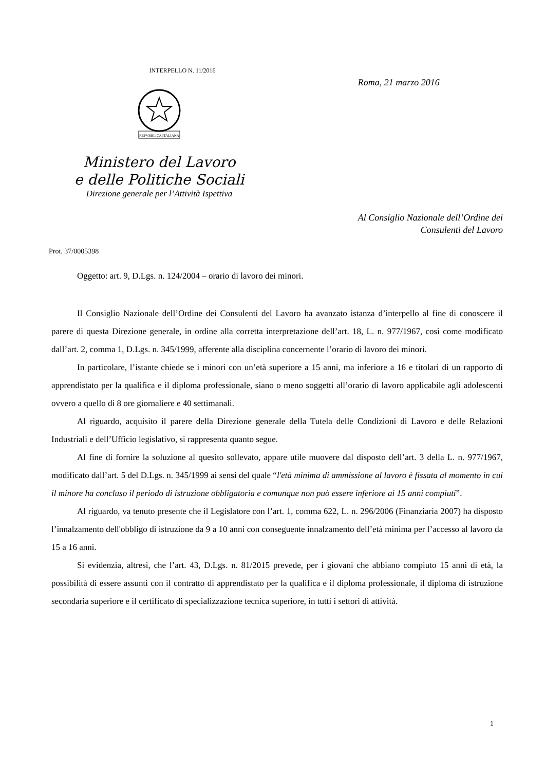INTERPELLO N. 11/2016
REPVBBLICA ITALIANA
Ministero del Lavoro
e delle Politiche Sociali
Direzione generale per l’Attività Ispettiva
Roma, 21 marzo 2016
Al Consiglio Nazionale dell’Ordine dei
Consulenti del Lavoro
Prot. 37/0005398
Oggetto: art. 9, D.Lgs. n. 124/2004 – orario di lavoro dei minori.
Il Consiglio Nazionale dell’Ordine dei Consulenti del Lavoro ha avanzato istanza d’interpello al fine di conoscere il parere di questa Direzione generale, in ordine alla corretta interpretazione dell’art. 18, L. n. 977/1967, così come modificato dall’art. 2, comma 1, D.Lgs. n. 345/1999, afferente alla disciplina concernente l’orario di lavoro dei minori.
In particolare, l’istante chiede se i minori con un’età superiore a 15 anni, ma inferiore a 16 e titolari di un rapporto di apprendistato per la qualifica e il diploma professionale, siano o meno soggetti all’orario di lavoro applicabile agli adolescenti ovvero a quello di 8 ore giornaliere e 40 settimanali.
Al riguardo, acquisito il parere della Direzione generale della Tutela delle Condizioni di Lavoro e delle Relazioni Industriali e dell’Ufficio legislativo, si rappresenta quanto segue.
Al fine di fornire la soluzione al quesito sollevato, appare utile muovere dal disposto dell’art. 3 della L. n. 977/1967, modificato dall’art. 5 del D.Lgs. n. 345/1999 ai sensi del quale “l'età minima di ammissione al lavoro è fissata al momento in cui il minore ha concluso il periodo di istruzione obbligatoria e comunque non può essere inferiore ai 15 anni compiuti”.
Al riguardo, va tenuto presente che il Legislatore con l’art. 1, comma 622, L. n. 296/2006 (Finanziaria 2007) ha disposto l’innalzamento dell'obbligo di istruzione da 9 a 10 anni con conseguente innalzamento dell’età minima per l’accesso al lavoro da 15 a 16 anni.
Si evidenzia, altresì, che l’art. 43, D.Lgs. n. 81/2015 prevede, per i giovani che abbiano compiuto 15 anni di età, la possibilità di essere assunti con il contratto di apprendistato per la qualifica e il diploma professionale, il diploma di istruzione secondaria superiore e il certificato di specializzazione tecnica superiore, in tutti i settori di attività.
1